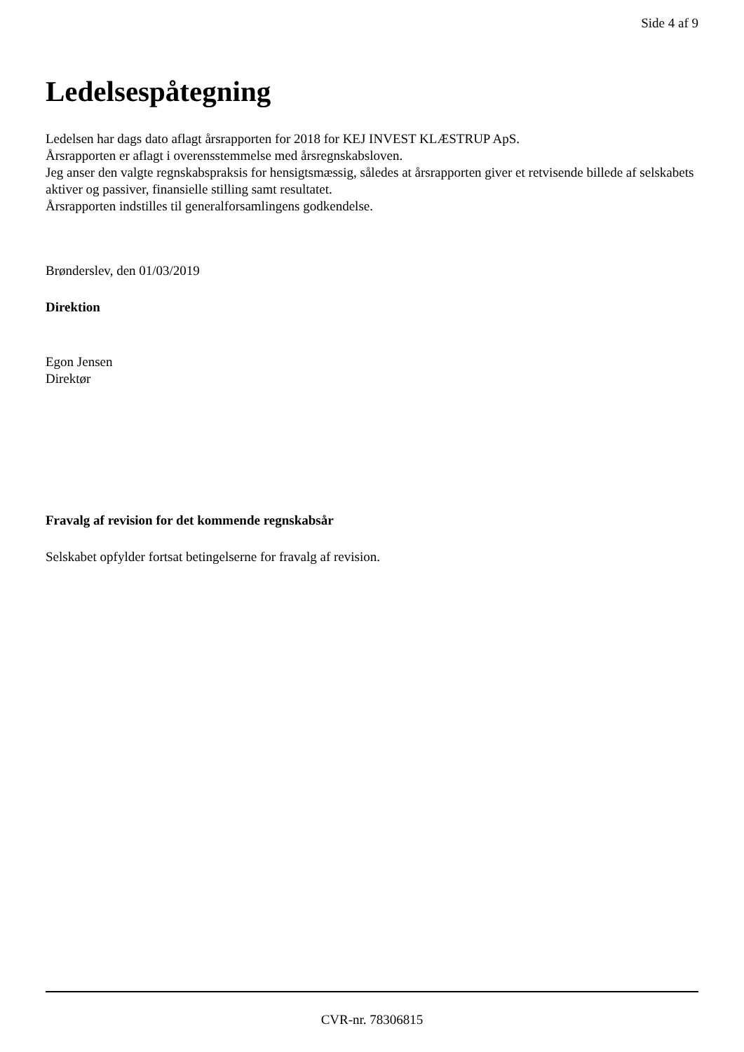Side 4 af 9
Ledelsespåtegning
Ledelsen har dags dato aflagt årsrapporten for 2018 for KEJ INVEST KLÆSTRUP ApS.
Årsrapporten er aflagt i overensstemmelse med årsregnskabsloven.
Jeg anser den valgte regnskabspraksis for hensigtsmæssig, således at årsrapporten giver et retvisende billede af selskabets aktiver og passiver, finansielle stilling samt resultatet.
Årsrapporten indstilles til generalforsamlingens godkendelse.
Brønderslev, den 01/03/2019
Direktion
Egon Jensen
Direktør
Fravalg af revision for det kommende regnskabsår
Selskabet opfylder fortsat betingelserne for fravalg af revision.
CVR-nr. 78306815